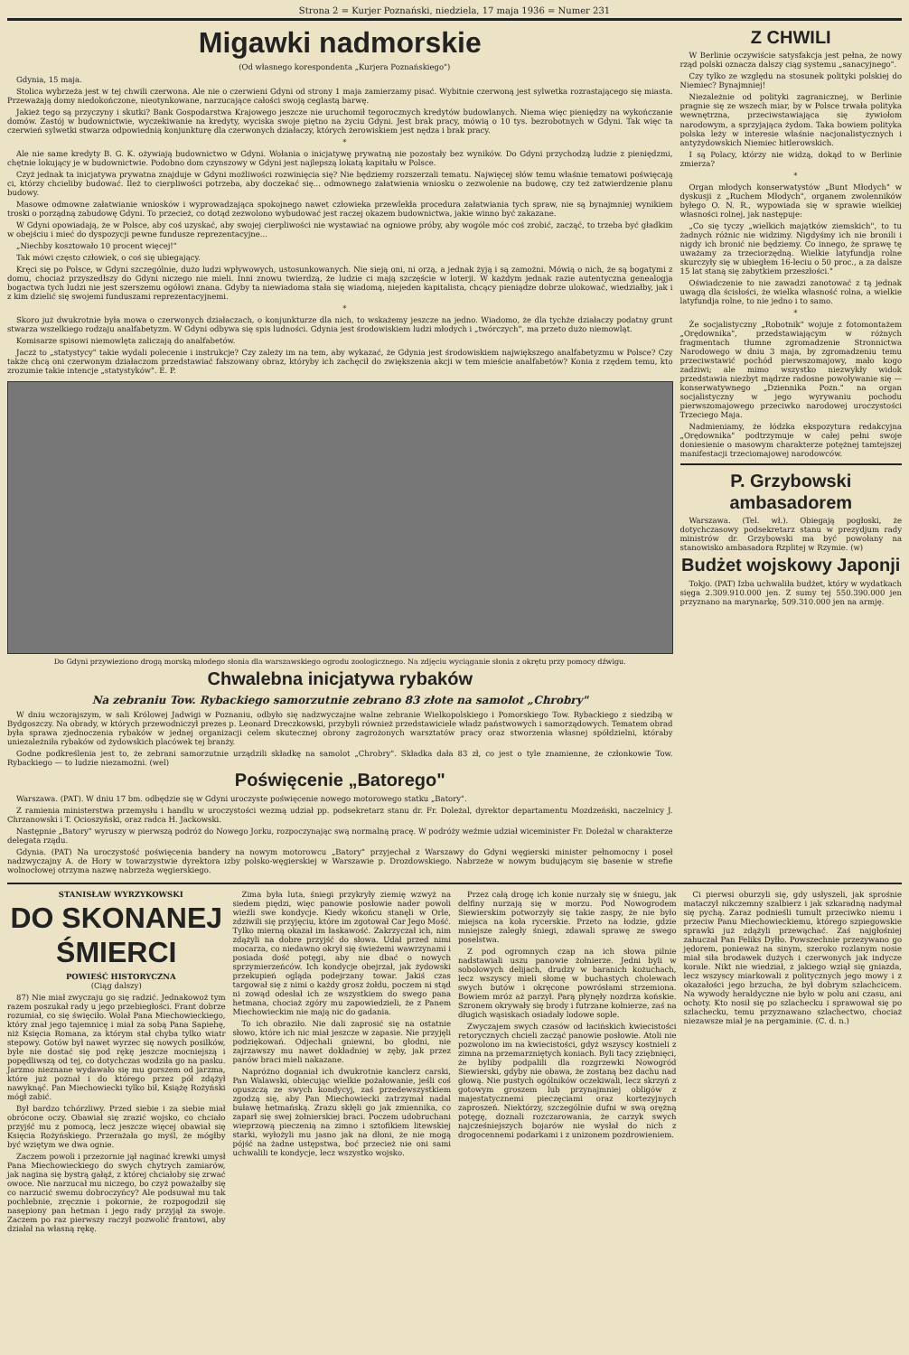Strona 2 = Kurjer Poznański, niedziela, 17 maja 1936 = Numer 231
Migawki nadmorskie
(Od własnego korespondenta „Kurjera Poznańskiego")
Gdynia, 15 maja.
Stolica wybrzeża jest w tej chwili czerwona. Ale nie o czerwieni Gdyni od strony 1 maja zamierzamy pisać. Wybitnie czerwoną jest sylwetka rozrastającego się miasta. Przeważają domy niedokończone, nieotynkowane, narzucające całości swoją ceglastą barwę.
Jakież tego są przyczyny i skutki? Bank Gospodarstwa Krajowego jeszcze nie uruchomił tegorocznych kredytów budowlanych. Niema więc pieniędzy na wykończanie domów. Zastój w budownictwie, wyczekiwanie na kredyty, wyciska swoje piętno na życiu Gdyni. Jest brak pracy, mówią o 10 tys. bezrobotnych w Gdyni. Tak więc ta czerwień sylwetki stwarza odpowiednią konjunkturę dla czerwonych działaczy, których żerowiskiem jest nędza i brak pracy.
*
Ale nie same kredyty B. G. K. ożywiają budownictwo w Gdyni. Wołania o inicjatywę prywatną nie pozostały bez wyników. Do Gdyni przychodzą ludzie z pieniędzmi, chętnie lokujący je w budownictwie. Podobno dom czynszowy w Gdyni jest najlepszą lokatą kapitału w Polsce.
Czyż jednak ta inicjatywa prywatna znajduje w Gdyni możliwości rozwinięcia się? Nie będziemy rozszerzali tematu. Najwięcej słów temu właśnie tematowi poświęcają ci, którzy chcieliby budować. Ileż to cierpliwości potrzeba, aby doczekać się... odmownego załatwienia wniosku o zezwolenie na budowę, czy też zatwierdzenie planu budowy.
Masowe odmowne załatwianie wniosków i wyprowadzająca spokojnego nawet człowieka przewlekła procedura załatwiania tych spraw, nie są bynajmniej wynikiem troski o porządną zabudowę Gdyni. To przecież, co dotąd zezwolono wybudować jest raczej okazem budownictwa, jakie winno być zakazane.
W Gdyni opowiadają, że w Polsce, aby coś uzyskać, aby swojej cierpliwości nie wystawiać na ogniowe próby, aby wogóle móc coś zrobić, zacząć, to trzeba być gładkim w obejściu i mieć do dyspozycji pewne fundusze reprezentacyjne...
„Niechby kosztowało 10 procent więcej!"
Tak mówi często człowiek, o coś się ubiegający.
Kręci się po Polsce, w Gdyni szczególnie, dużo ludzi wpływowych, ustosunkowanych. Nie sieją oni, ni orzą, a jednak żyją i są zamożni. Mówią o nich, że są bogatymi z domu, chociaż przyszedłszy do Gdyni niczego nie mieli. Inni znowu twierdzą, że ludzie ci mają szczęście w loterji. W każdym jednak razie autentyczna genealogja bogactwa tych ludzi nie jest szerszemu ogółowi znana. Gdyby ta niewiadoma stała się wiadomą, niejeden kapitalista, chcący pieniądze dobrze ulokować, wiedziałby, jak i z kim dzielić się swojemi funduszami reprezentacyjnemi.
*
Skoro już dwukrotnie była mowa o czerwonych działaczach, o konjunkturze dla nich, to wskażemy jeszcze na jedno. Wiadomo, że dla tychże działaczy podatny grunt stwarza wszelkiego rodzaju analfabetyzm. W Gdyni odbywa się spis ludności. Gdynia jest środowiskiem ludzi młodych i „twórczych", ma przeto dużo niemowląt.
Komisarze spisowi niemowlęta zaliczają do analfabetów.
Jaczż to „statystycy" takie wydali polecenie i instrukcje? Czy zależy im na tem, aby wykazać, że Gdynia jest środowiskiem największego analfabetyzmu w Polsce? Czy także chcą oni czerwonym działaczom przedstawiać fałszowany obraz, któryby ich zachęcił do zwiększenia akcji w tem mieście analfabetów? Konia z rzędem temu, kto zrozumie takie intencje „statystyków". E. P.
Do Gdyni przywieziono drogą morską młodego słonia dla warszawskiego ogrodu zoologicznego. Na zdjęciu wyciąganie słonia z okrętu przy pomocy dźwigu.
Chwalebna inicjatywa rybaków
Na zebraniu Tow. Rybackiego samorzutnie zebrano 83 złote na samolot „Chrobry"
W dniu wczorajszym, w sali Królowej Jadwigi w Poznaniu, odbyło się nadzwyczajne walne zebranie Wielkopolskiego i Pomorskiego Tow. Rybackiego z siedzibą w Bydgoszczy. Na obrady, w których przewodniczył prezes p. Leonard Dreczkowski, przybyli również przedstawiciele władz państwowych i samorządowych. Tematem obrad była sprawa zjednoczenia rybaków w jednej organizacji celem skutecznej obrony zagrożonych warsztatów pracy oraz stworzenia własnej spółdzielni, któraby uniezależniła rybaków od żydowskich placówek tej branży.
Godne podkreślenia jest to, że zebrani samorzutnie urządzili składkę na samolot „Chrobry". Składka dała 83 zł, co jest o tyle znamienne, że członkowie Tow. Rybackiego — to ludzie niezamożni. (wel)
Poświęcenie „Batorego"
Warszawa. (PAT). W dniu 17 bm. odbędzie się w Gdyni uroczyste poświęcenie nowego motorowego statku „Batory".
Z ramienia ministerstwa przemysłu i handlu w uroczystości wezmą udział pp. podsekretarz stanu dr. Fr. Doleżal, dyrektor departamentu Mozdzeński, naczelnicy J. Chrzanowski i T. Ocioszyński, oraz radca H. Jackowski.
Następnie „Batory" wyruszy w pierwszą podróż do Nowego Jorku, rozpoczynając swą normalną pracę. W podróży weźmie udział wiceminister Fr. Doleżal w charakterze delegata rządu.
Gdynia. (PAT) Na uroczystość poświęcenia bandery na nowym motorowcu „Batory" przyjechał z Warszawy do Gdyni węgierski minister pełnomocny i poseł nadzwyczajny A. de Hory w towarzystwie dyrektora izby polsko-węgierskiej w Warszawie p. Drozdowskiego. Nabrzeże w nowym budującym się basenie w strefie wolnocłowej otrzyma nazwę nabrzeża węgierskiego.
Z CHWILI
W Berlinie oczywiście satysfakcja jest pełna, że nowy rząd polski oznacza dalszy ciąg systemu „sanacyjnego".
Czy tylko ze względu na stosunek polityki polskiej do Niemiec? Bynajmniej!
Niezależnie od polityki zagranicznej, w Berlinie pragnie się ze wszech miar, by w Polsce trwała polityka wewnętrzna, przeciwstawiająca się żywiołom narodowym, a sprzyjająca żydom. Taka bowiem polityka polska leży w interesie właśnie nacjonalistycznych i antyżydowskich Niemiec hitlerowskich.
I są Polacy, którzy nie widzą, dokąd to w Berlinie zmierza?
*
Organ młodych konserwatystów „Bunt Młodych" w dyskusji z „Ruchem Młodych", organem zwolenników byłego O. N. R., wypowiada się w sprawie wielkiej własności rolnej, jak następuje:
„Co się tyczy „wielkich majątków ziemskich", to tu żadnych różnic nie widzimy. Nigdyśmy ich nie bronili i nigdy ich bronić nie będziemy. Co innego, że sprawę tę uważamy za trzeciorzędną. Wielkie latyfundja rolne skurczyły się w ubiegłem 16-leciu o 50 proc., a za dalsze 15 lat staną się zabytkiem przeszłości."
Oświadczenie to nie zawadzi zanotować z tą jednak uwagą dla ścisłości, że wielka własność rolna, a wielkie latyfundja rolne, to nie jedno i to samo.
*
Że socjalistyczny „Robotnik" wojuje z fotomontażem „Orędownika", przedstawiającym w różnych fragmentach tłumne zgromadzenie Stronnictwa Narodowego w dniu 3 maja, by zgromadzeniu temu przeciwstawić pochód pierwszomajowy, mało kogo zadziwi; ale mimo wszystko niezwykły widok przedstawia niezbyt mądrze radosne powoływanie się — konserwatywnego „Dziennika Pozn." na organ socjalistyczny w jego wyrywaniu pochodu pierwszomajowego przeciwko narodowej uroczystości Trzeciego Maja.
Nadmieniamy, że łódzka ekspozytura redakcyjna „Orędownika" podtrzymuje w całej pełni swoje doniesienie o masowym charakterze potężnej tamtejszej manifestacji trzeciomajowej narodowców.
P. Grzybowski ambasadorem
Warszawa. (Tel. wł.). Obiegają pogłoski, że dotychczasowy podsekretarz stanu w prezydjum rady ministrów dr. Grzybowski ma być powołany na stanowisko ambasadora Rzplitej w Rzymie. (w)
Budżet wojskowy Japonji
Tokjo. (PAT) Izba uchwaliła budżet, który w wydatkach sięga 2.309.910.000 jen. Z sumy tej 550.390.000 jen przyznano na marynarkę, 509.310.000 jen na armję.
STANISŁAW WYRZYKOWSKI
DO SKONANEJ ŚMIERCI
POWIEŚĆ HISTORYCZNA
(Ciąg dalszy)
87) Nie miał zwyczaju go się radzić. Jednakowoż tym razem poszukał rady u jego przebiegłości. Frant dobrze rozumiał, co się święciło. Wolał Pana Miechowieckiego, który znał jego tajemnicę i miał za sobą Pana Sapiehę, niż Księcia Romana, za którym stał chyba tylko wiatr stepowy. Gotów był nawet wyrzec się nowych posilków, byle nie dostać się pod rękę jeszcze mocniejszą i popędliwszą od tej, co dotychczas wodziła go na pasku. Jarzmo nieznane wydawało się mu gorszem od jarzma, które już poznał i do którego przez pół zdążył nawyknąć. Pan Miechowiecki tylko bił, Książę Rożyński mógł zabić.
Był bardzo tchórzliwy. Przed siebie i za siebie miał obrócone oczy. Obawiał się zrazić wojsko, co chciało przyjść mu z pomocą, lecz jeszcze więcej obawiał się Księcia Rożyńskiego. Przerażała go myśl, że mógłby być wziętym we dwa ognie.
Zaczem powoli i przezornie jął naginać krewki umysł Pana Miechowieckiego do swych chytrych zamiarów, jak nagina się bystrą gałąź, z której chciałoby się zrwać owoce. Nie narzucał mu niczego, bo czyż poważałby się co narzucić swemu dobroczyńcy? Ale podsuwał mu tak pochlebnie, zręcznie i pokornie, że rozpogodził się nasępiony pan hetman i jego rady przyjął za swoje. Zaczem po raz pierwszy raczył pozwolić frantowi, aby działał na własną rękę.
Zima była luta, śniegi przykryły ziemię wzwyż na siedem piędzi, więc panowie posłowie nader powoli wieźli swe kondycje. Kiedy wkońcu stanęli w Orle, zdziwili się przyjęciu, które im zgotował Car Jego Mość. Tylko mierną okazał im łaskawość. Zakrzyczał ich, nim zdążyli na dobre przyjść do słowa. Udał przed nimi mocarza, co niedawno okrył się świeżemi wawrzynami i posiada dość potęgi, aby nie dbać o nowych sprzymierzeńców. Ich kondycje obejrzał, jak żydowski przekupień ogląda podejrzany towar. Jakiś czas targował się z nimi o każdy grosz żołdu, poczem ni stąd ni zowąd odesłał ich ze wszystkiem do swego pana hetmana, chociaż zgóry mu zapowiedzieli, że z Panem Miechowieckim nie mają nic do gadania.
To ich obraziło. Nie dali zaprosić się na ostatnie słowo, które ich nic miał jeszcze w zapasie. Nie przyjęli podziękowań. Odjechali gniewni, bo głodni, nie zajrzawszy mu nawet dokładniej w zęby, jak przez panów braci mieli nakazane.
Napróżno doganiał ich dwukrotnie kanclerz carski, Pan Walawski, obiecując wielkie pożałowanie, jeśli coś opuszczą ze swych kondycyj, zaś przedewszystkiem zgodzą się, aby Pan Miechowiecki zatrzymał nadal buławę hetmańską. Zrazu skłęli go jak zmiennika, co zaparł się swej żołnierskiej braci. Poczem udobruchani wieprzową pieczenią na zimno i sztofikiem litewskiej starki, wyłożyli mu jasno jak na dłoni, że nie mogą pójść na żadne ustępstwa, boć przecież nie oni sami uchwalili te kondycje, lecz wszystko wojsko.
Przez całą drogę ich konie nurzały się w śniegu, jak delfiny nurzają się w morzu. Pod Nowogrodem Siewierskim potworzyły się takie zaspy, że nie było miejsca na koła rycerskie. Przeto na łodzie, gdzie mniejsze zaległy śniegi, zdawali sprawę ze swego poselstwa.
Z pod ogromnych czap na ich słowa pilnie nadstawiali uszu panowie żołnierze. Jedni byli w sobolowych delijach, drudzy w baranich kożuchach, lecz wszyscy mieli słomę w buchastych cholewach swych butów i okręcone powrósłami strzemiona. Bowiem mróz aż parzył. Parą płynęły nozdrza końskie. Szronem okrywały się brody i futrzane kołnierze, zaś na długich wąsiskach osiadały lodowe sople.
Zwyczajem swych czasów od łacińskich kwiecistości retorycznych chcieli zacząć panowie posłowie. Atoli nie pozwolono im na kwiecistości, gdyż wszyscy kostnieli z zimna na przemarzniętych koniach. Byli tacy zziębnięci, że byliby podpalili dla rozgrzewki Nowogród Siewierski, gdyby nie obawa, że zostaną bez dachu nad głową. Nie pustych ogólników oczekiwali, lecz skrzyń z gotowym groszem lub przynajmniej obligów z majestatycznemi pieczęciami oraz kortezyjnych zaproszeń. Niektórzy, szczególnie dufni w swą orężną potęgę, doznali rozczarowania, że carzyk swych najcześniejszych bojarów nie wysłał do nich z drogocennemi podarkami i z unizonem pozdrowieniem.
Ci pierwsi oburzyli się, gdy usłyszeli, jak sprośnie mataczył nikczemny szalbierz i jak szkaradną nadymał się pychą. Zaraz podnieśli tumult przeciwko niemu i przeciw Panu Miechowieckiemu, którego szpiegowskie sprawki już zdążyli przewąchać. Zaś najgłośniej zahuczał Pan Feliks Dyłło. Powszechnie przezywano go jędorem, ponieważ na sinym, szeroko rozlanym nosie miał siła brodawek dużych i czerwonych jak indycze korale. Nikt nie wiedział, z jakiego wziął się gniazda, lecz wszyscy miarkowali z politycznych jego mowy i z okazałości jego brzucha, że był dobrym szlachcicem. Na wywody heraldyczne nie było w polu ani czasu, ani ochoty. Kto nosił się po szlachecku i sprawował się po szlachecku, temu przyznawano szlachectwo, chociaż niezawsze miał je na pergaminie. (C. d. n.)